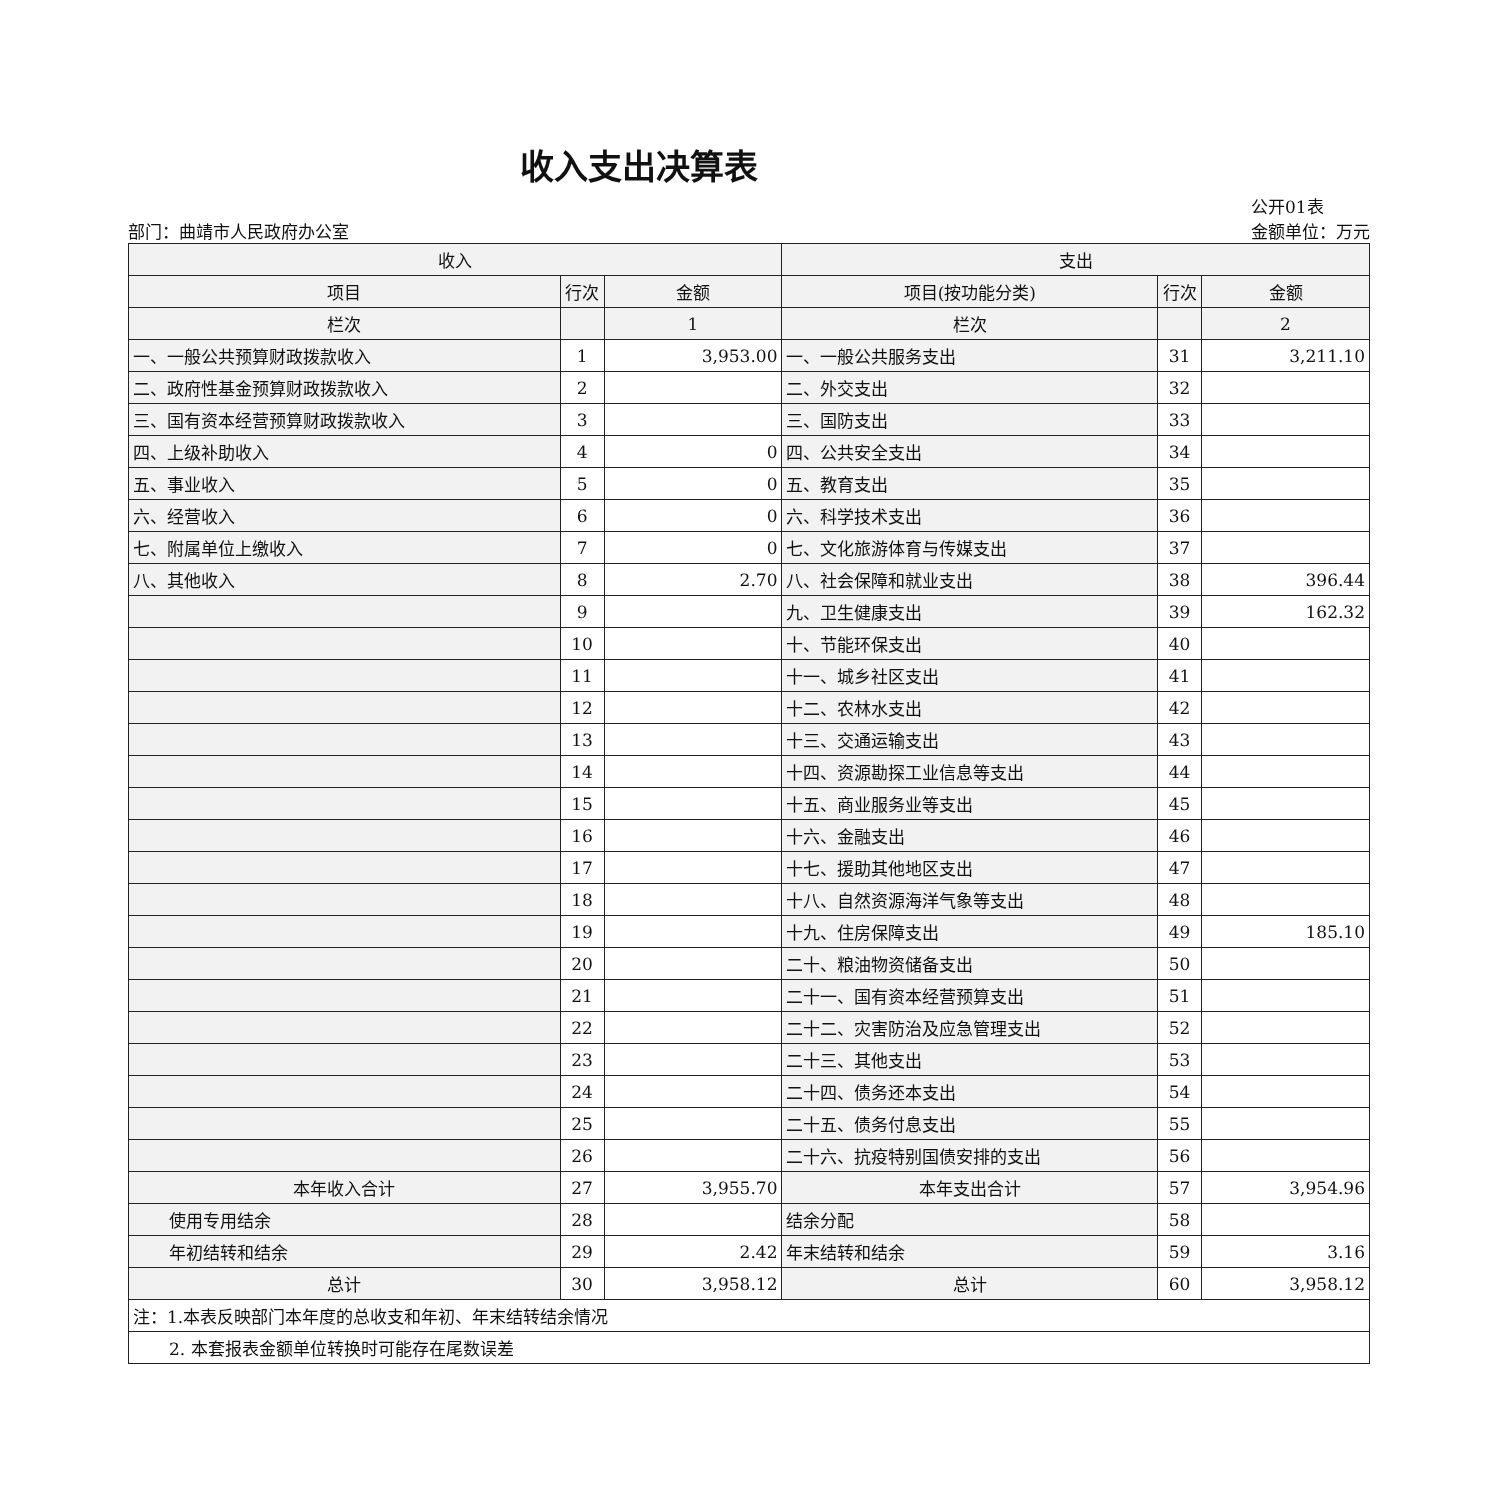收入支出决算表
部门：曲靖市人民政府办公室
公开01表
金额单位：万元
| 收入 | | | 支出 | | |
| --- | --- | --- | --- | --- | --- |
| 项目 | 行次 | 金额 | 项目(按功能分类) | 行次 | 金额 |
| 栏次 | | 1 | 栏次 | | 2 |
| 一、一般公共预算财政拨款收入 | 1 | 3,953.00 | 一、一般公共服务支出 | 31 | 3,211.10 |
| 二、政府性基金预算财政拨款收入 | 2 | | 二、外交支出 | 32 | |
| 三、国有资本经营预算财政拨款收入 | 3 | | 三、国防支出 | 33 | |
| 四、上级补助收入 | 4 | 0 | 四、公共安全支出 | 34 | |
| 五、事业收入 | 5 | 0 | 五、教育支出 | 35 | |
| 六、经营收入 | 6 | 0 | 六、科学技术支出 | 36 | |
| 七、附属单位上缴收入 | 7 | 0 | 七、文化旅游体育与传媒支出 | 37 | |
| 八、其他收入 | 8 | 2.70 | 八、社会保障和就业支出 | 38 | 396.44 |
| | 9 | | 九、卫生健康支出 | 39 | 162.32 |
| | 10 | | 十、节能环保支出 | 40 | |
| | 11 | | 十一、城乡社区支出 | 41 | |
| | 12 | | 十二、农林水支出 | 42 | |
| | 13 | | 十三、交通运输支出 | 43 | |
| | 14 | | 十四、资源勘探工业信息等支出 | 44 | |
| | 15 | | 十五、商业服务业等支出 | 45 | |
| | 16 | | 十六、金融支出 | 46 | |
| | 17 | | 十七、援助其他地区支出 | 47 | |
| | 18 | | 十八、自然资源海洋气象等支出 | 48 | |
| | 19 | | 十九、住房保障支出 | 49 | 185.10 |
| | 20 | | 二十、粮油物资储备支出 | 50 | |
| | 21 | | 二十一、国有资本经营预算支出 | 51 | |
| | 22 | | 二十二、灾害防治及应急管理支出 | 52 | |
| | 23 | | 二十三、其他支出 | 53 | |
| | 24 | | 二十四、债务还本支出 | 54 | |
| | 25 | | 二十五、债务付息支出 | 55 | |
| | 26 | | 二十六、抗疫特别国债安排的支出 | 56 | |
| 本年收入合计 | 27 | 3,955.70 | 本年支出合计 | 57 | 3,954.96 |
| 使用专用结余 | 28 | | 结余分配 | 58 | |
| 年初结转和结余 | 29 | 2.42 | 年末结转和结余 | 59 | 3.16 |
| 总计 | 30 | 3,958.12 | 总计 | 60 | 3,958.12 |
| 注：1.本表反映部门本年度的总收支和年初、年末结转结余情况 | | | | | |
| 2. 本套报表金额单位转换时可能存在尾数误差 | | | | | |